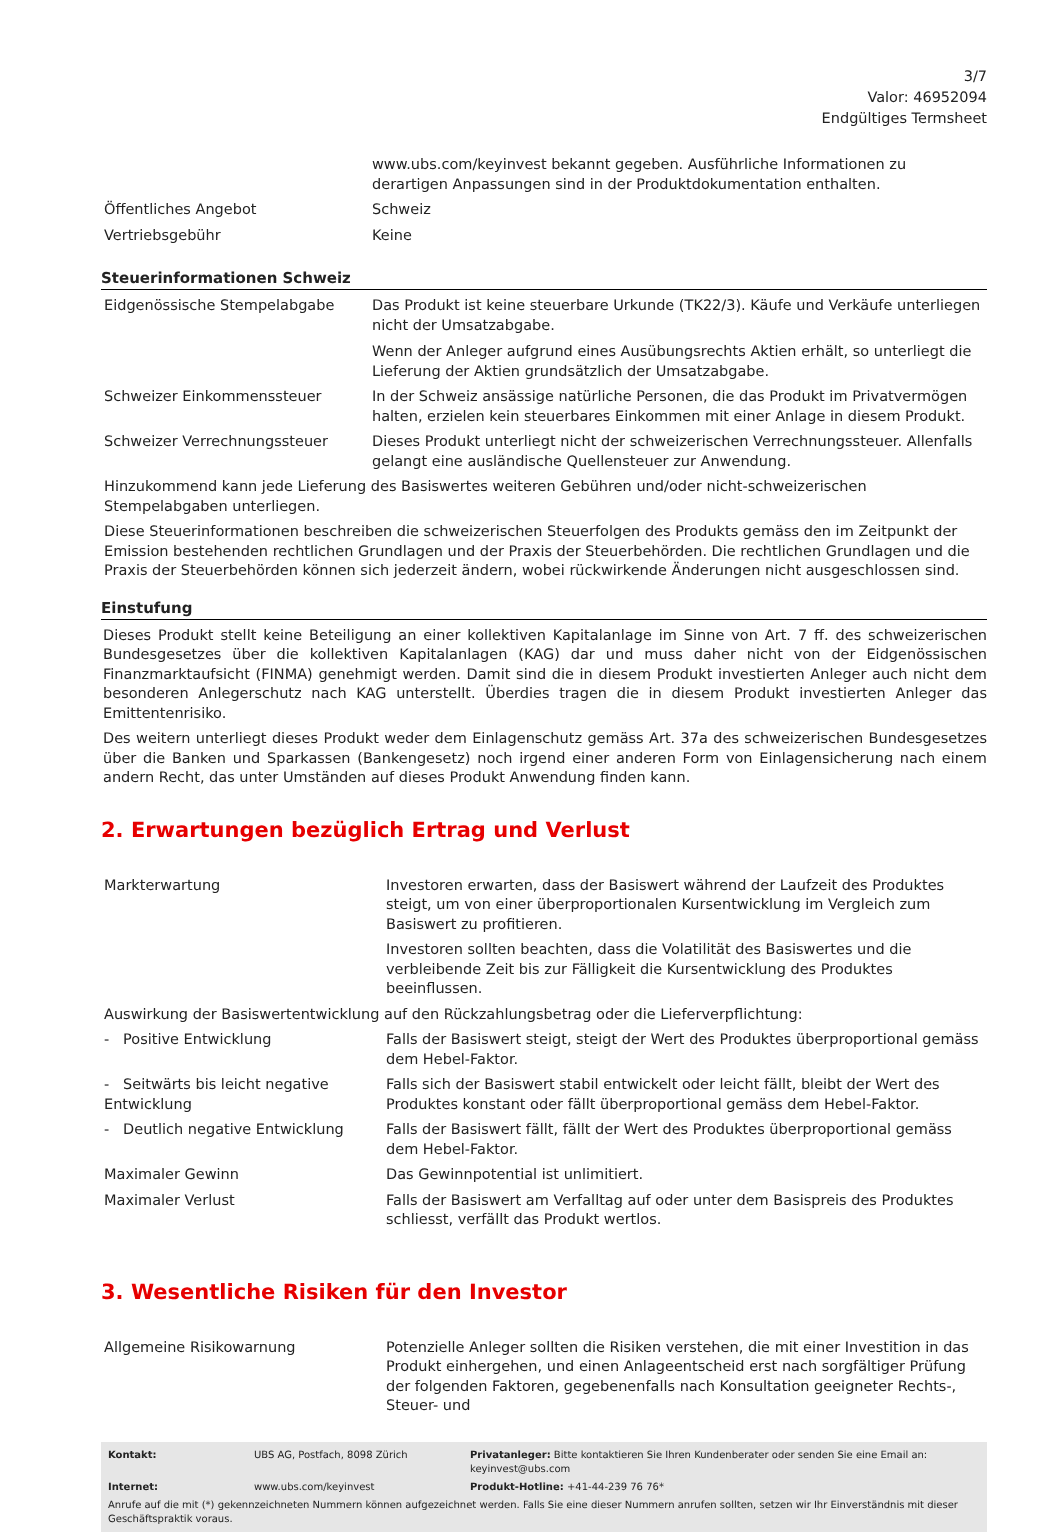3/7
Valor: 46952094
Endgültiges Termsheet
| | www.ubs.com/keyinvest bekannt gegeben. Ausführliche Informationen zu derartigen Anpassungen sind in der Produktdokumentation enthalten. |
| Öffentliches Angebot | Schweiz |
| Vertriebsgebühr | Keine |
Steuerinformationen Schweiz
| Eidgenössische Stempelabgabe | Das Produkt ist keine steuerbare Urkunde (TK22/3). Käufe und Verkäufe unterliegen nicht der Umsatzabgabe. Wenn der Anleger aufgrund eines Ausübungsrechts Aktien erhält, so unterliegt die Lieferung der Aktien grundsätzlich der Umsatzabgabe. |
| Schweizer Einkommenssteuer | In der Schweiz ansässige natürliche Personen, die das Produkt im Privatvermögen halten, erzielen kein steuerbares Einkommen mit einer Anlage in diesem Produkt. |
| Schweizer Verrechnungssteuer | Dieses Produkt unterliegt nicht der schweizerischen Verrechnungssteuer. Allenfalls gelangt eine ausländische Quellensteuer zur Anwendung. |
Hinzukommend kann jede Lieferung des Basiswertes weiteren Gebühren und/oder nicht-schweizerischen Stempelabgaben unterliegen.
Diese Steuerinformationen beschreiben die schweizerischen Steuerfolgen des Produkts gemäss den im Zeitpunkt der Emission bestehenden rechtlichen Grundlagen und der Praxis der Steuerbehörden. Die rechtlichen Grundlagen und die Praxis der Steuerbehörden können sich jederzeit ändern, wobei rückwirkende Änderungen nicht ausgeschlossen sind.
Einstufung
Dieses Produkt stellt keine Beteiligung an einer kollektiven Kapitalanlage im Sinne von Art. 7 ff. des schweizerischen Bundesgesetzes über die kollektiven Kapitalanlagen (KAG) dar und muss daher nicht von der Eidgenössischen Finanzmarktaufsicht (FINMA) genehmigt werden. Damit sind die in diesem Produkt investierten Anleger auch nicht dem besonderen Anlegerschutz nach KAG unterstellt. Überdies tragen die in diesem Produkt investierten Anleger das Emittentenrisiko.
Des weitern unterliegt dieses Produkt weder dem Einlagenschutz gemäss Art. 37a des schweizerischen Bundesgesetzes über die Banken und Sparkassen (Bankengesetz) noch irgend einer anderen Form von Einlagensicherung nach einem andern Recht, das unter Umständen auf dieses Produkt Anwendung finden kann.
2. Erwartungen bezüglich Ertrag und Verlust
| Markterwartung | Investoren erwarten, dass der Basiswert während der Laufzeit des Produktes steigt, um von einer überproportionalen Kursentwicklung im Vergleich zum Basiswert zu profitieren. Investoren sollten beachten, dass die Volatilität des Basiswertes und die verbleibende Zeit bis zur Fälligkeit die Kursentwicklung des Produktes beeinflussen. |
| Auswirkung der Basiswertentwicklung auf den Rückzahlungsbetrag oder die Lieferverpflichtung: | |
| - Positive Entwicklung | Falls der Basiswert steigt, steigt der Wert des Produktes überproportional gemäss dem Hebel-Faktor. |
| - Seitwärts bis leicht negative Entwicklung | Falls sich der Basiswert stabil entwickelt oder leicht fällt, bleibt der Wert des Produktes konstant oder fällt überproportional gemäss dem Hebel-Faktor. |
| - Deutlich negative Entwicklung | Falls der Basiswert fällt, fällt der Wert des Produktes überproportional gemäss dem Hebel-Faktor. |
| Maximaler Gewinn | Das Gewinnpotential ist unlimitiert. |
| Maximaler Verlust | Falls der Basiswert am Verfalltag auf oder unter dem Basispreis des Produktes schliesst, verfällt das Produkt wertlos. |
3. Wesentliche Risiken für den Investor
| Allgemeine Risikowarnung | Potenzielle Anleger sollten die Risiken verstehen, die mit einer Investition in das Produkt einhergehen, und einen Anlageentscheid erst nach sorgfältiger Prüfung der folgenden Faktoren, gegebenenfalls nach Konsultation geeigneter Rechts-, Steuer- und |
| Kontakt: | UBS AG, Postfach, 8098 Zürich | Privatanleger: Bitte kontaktieren Sie Ihren Kundenberater oder senden Sie eine Email an: keyinvest@ubs.com |
| Internet: | www.ubs.com/keyinvest | Produkt-Hotline: +41-44-239 76 76* |
| Anrufe auf die mit (*) gekennzeichneten Nummern können aufgezeichnet werden. Falls Sie eine dieser Nummern anrufen sollten, setzen wir Ihr Einverständnis mit dieser Geschäftspraktik voraus. | | |